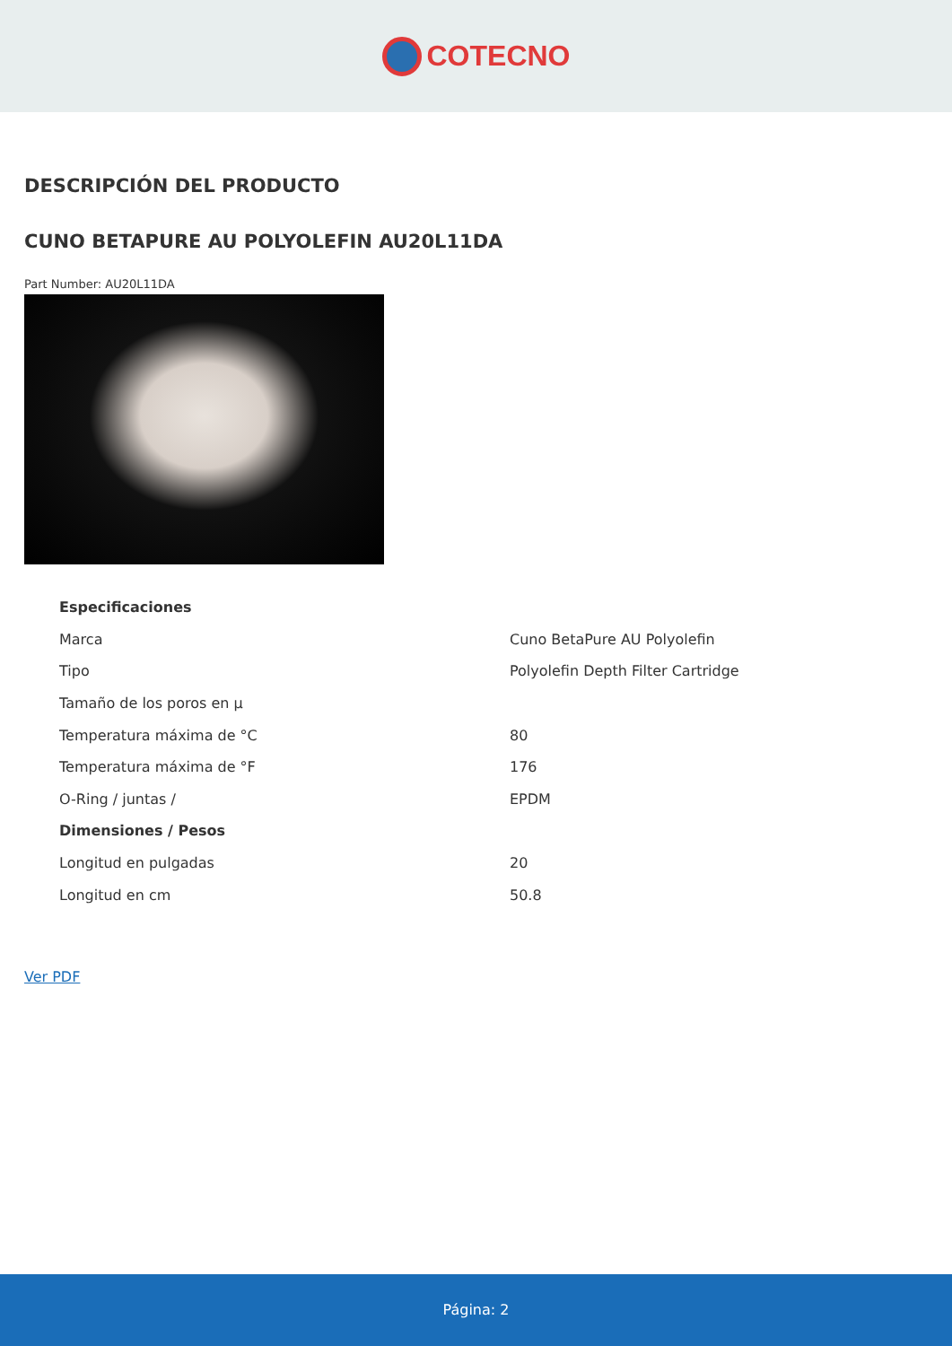COTECNO
DESCRIPCIÓN DEL PRODUCTO
CUNO BETAPURE AU POLYOLEFIN AU20L11DA
Part Number: AU20L11DA
| Especificaciones | |
| --- | --- |
| Marca | Cuno BetaPure AU Polyolefin |
| Tipo | Polyolefin Depth Filter Cartridge |
| Tamaño de los poros en µ | |
| Temperatura máxima de °C | 80 |
| Temperatura máxima de °F | 176 |
| O-Ring / juntas / | EPDM |
| Dimensiones / Pesos | |
| Longitud en pulgadas | 20 |
| Longitud en cm | 50.8 |
Ver PDF
Página: 2